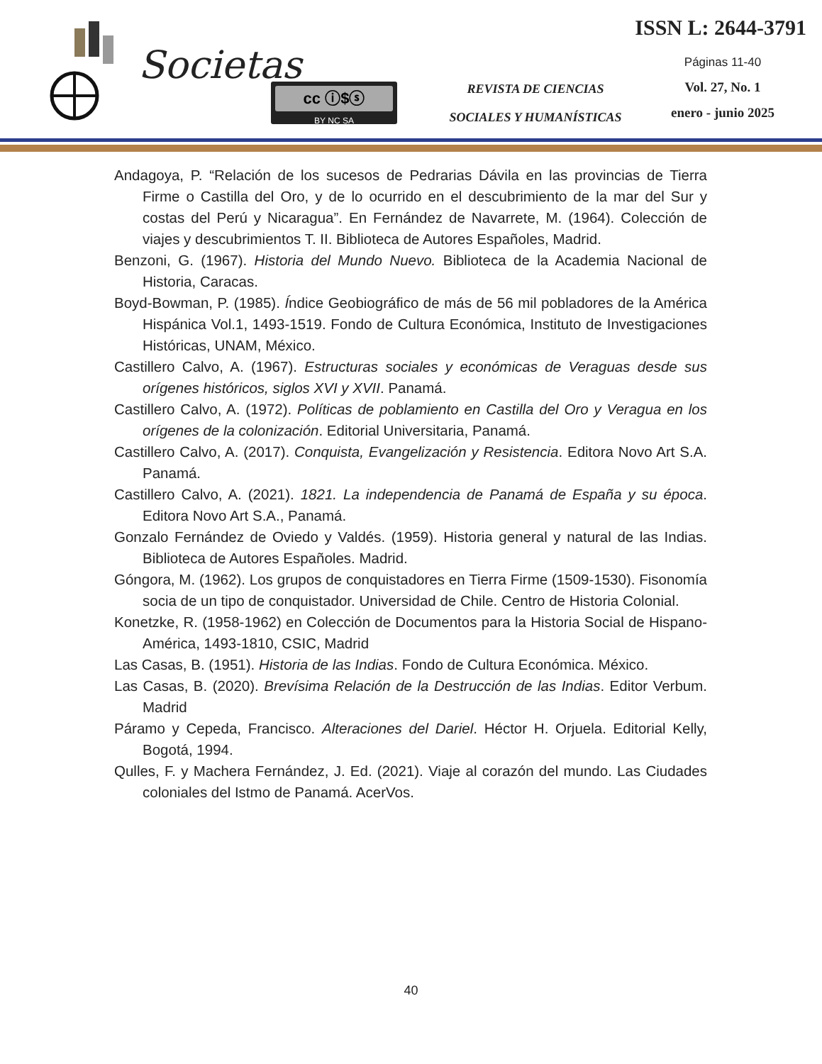Societas cc ⓘ$ⓢ
BY NC SA
REVISTA DE CIENCIAS
SOCIALES Y HUMANÍSTICAS
ISSN L: 2644-3791
Páginas 11-40
Vol. 27, No. 1
enero - junio 2025
Andagoya, P. “Relación de los sucesos de Pedrarias Dávila en las provincias de Tierra Firme o Castilla del Oro, y de lo ocurrido en el descubrimiento de la mar del Sur y costas del Perú y Nicaragua”. En Fernández de Navarrete, M. (1964). Colección de viajes y descubrimientos T. II. Biblioteca de Autores Españoles, Madrid.
Benzoni, G. (1967). Historia del Mundo Nuevo. Biblioteca de la Academia Nacional de Historia, Caracas.
Boyd-Bowman, P. (1985). Índice Geobiográfico de más de 56 mil pobladores de la América Hispánica Vol.1, 1493-1519. Fondo de Cultura Económica, Instituto de Investigaciones Históricas, UNAM, México.
Castillero Calvo, A. (1967). Estructuras sociales y económicas de Veraguas desde sus orígenes históricos, siglos XVI y XVII. Panamá.
Castillero Calvo, A. (1972). Políticas de poblamiento en Castilla del Oro y Veragua en los orígenes de la colonización. Editorial Universitaria, Panamá.
Castillero Calvo, A. (2017). Conquista, Evangelización y Resistencia. Editora Novo Art S.A. Panamá.
Castillero Calvo, A. (2021). 1821. La independencia de Panamá de España y su época. Editora Novo Art S.A., Panamá.
Gonzalo Fernández de Oviedo y Valdés. (1959). Historia general y natural de las Indias. Biblioteca de Autores Españoles. Madrid.
Góngora, M. (1962). Los grupos de conquistadores en Tierra Firme (1509-1530). Fisonomía socia de un tipo de conquistador. Universidad de Chile. Centro de Historia Colonial.
Konetzke, R. (1958-1962) en Colección de Documentos para la Historia Social de Hispano-América, 1493-1810, CSIC, Madrid
Las Casas, B. (1951). Historia de las Indias. Fondo de Cultura Económica. México.
Las Casas, B. (2020). Brevísima Relación de la Destrucción de las Indias. Editor Verbum. Madrid
Páramo y Cepeda, Francisco. Alteraciones del Dariel. Héctor H. Orjuela. Editorial Kelly, Bogotá, 1994.
Qulles, F. y Machera Fernández, J. Ed. (2021). Viaje al corazón del mundo. Las Ciudades coloniales del Istmo de Panamá. AcerVos.
40